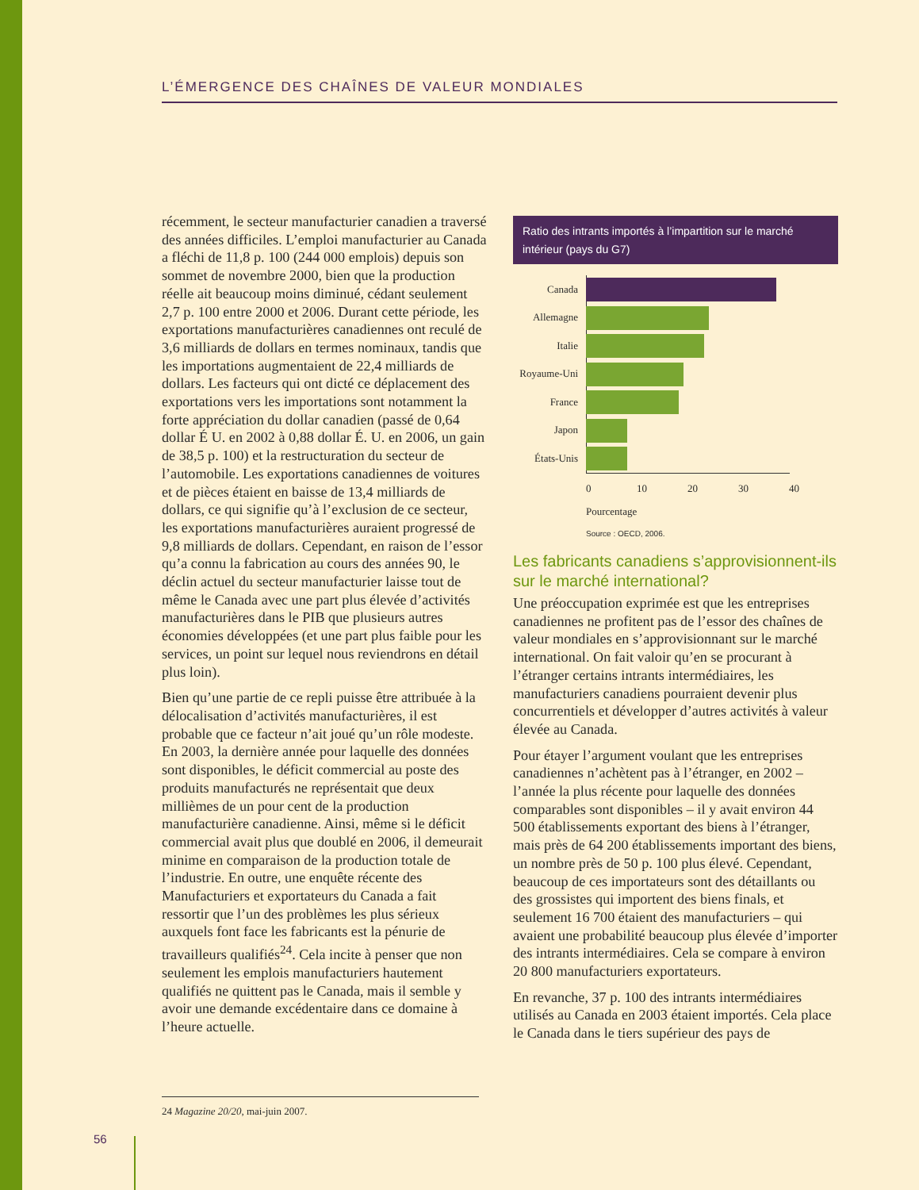L’ÉMERGENCE DES CHAÎNES DE VALEUR MONDIALES
récemment, le secteur manufacturier canadien a traversé des années difficiles. L’emploi manufacturier au Canada a fléchi de 11,8 p. 100 (244 000 emplois) depuis son sommet de novembre 2000, bien que la production réelle ait beaucoup moins diminué, cédant seulement 2,7 p. 100 entre 2000 et 2006. Durant cette période, les exportations manufacturières canadiennes ont reculé de 3,6 milliards de dollars en termes nominaux, tandis que les importations augmentaient de 22,4 milliards de dollars. Les facteurs qui ont dicté ce déplacement des exportations vers les importations sont notamment la forte appréciation du dollar canadien (passé de 0,64 dollar É U. en 2002 à 0,88 dollar É. U. en 2006, un gain de 38,5 p. 100) et la restructuration du secteur de l’automobile. Les exportations canadiennes de voitures et de pièces étaient en baisse de 13,4 milliards de dollars, ce qui signifie qu’à l’exclusion de ce secteur, les exportations manufacturières auraient progressé de 9,8 milliards de dollars. Cependant, en raison de l’essor qu’a connu la fabrication au cours des années 90, le déclin actuel du secteur manufacturier laisse tout de même le Canada avec une part plus élevée d’activités manufacturières dans le PIB que plusieurs autres économies développées (et une part plus faible pour les services, un point sur lequel nous reviendrons en détail plus loin).
Bien qu’une partie de ce repli puisse être attribuée à la délocalisation d’activités manufacturières, il est probable que ce facteur n’ait joué qu’un rôle modeste. En 2003, la dernière année pour laquelle des données sont disponibles, le déficit commercial au poste des produits manufacturés ne représentait que deux millièmes de un pour cent de la production manufacturière canadienne. Ainsi, même si le déficit commercial avait plus que doublé en 2006, il demeurait minime en comparaison de la production totale de l’industrie. En outre, une enquête récente des Manufacturiers et exportateurs du Canada a fait ressortir que l’un des problèmes les plus sérieux auxquels font face les fabricants est la pénurie de travailleurs qualifiés<sup>24</sup>. Cela incite à penser que non seulement les emplois manufacturiers hautement qualifiés ne quittent pas le Canada, mais il semble y avoir une demande excédentaire dans ce domaine à l’heure actuelle.
Ratio des intrants importés à l’impartition sur le marché intérieur (pays du G7)
Canada
Allemagne
Italie
Royaume-Uni
France
Japon
États-Unis
0 10 20 30 40
Pourcentage
Source : OECD, 2006.
Les fabricants canadiens s’approvisionnent-ils sur le marché international?
Une préoccupation exprimée est que les entreprises canadiennes ne profitent pas de l’essor des chaînes de valeur mondiales en s’approvisionnant sur le marché international. On fait valoir qu’en se procurant à l’étranger certains intrants intermédiaires, les manufacturiers canadiens pourraient devenir plus concurrentiels et développer d’autres activités à valeur élevée au Canada.
Pour étayer l’argument voulant que les entreprises canadiennes n’achètent pas à l’étranger, en 2002 – l’année la plus récente pour laquelle des données comparables sont disponibles – il y avait environ 44 500 établissements exportant des biens à l’étranger, mais près de 64 200 établissements important des biens, un nombre près de 50 p. 100 plus élevé. Cependant, beaucoup de ces importateurs sont des détaillants ou des grossistes qui importent des biens finals, et seulement 16 700 étaient des manufacturiers – qui avaient une probabilité beaucoup plus élevée d’importer des intrants intermédiaires. Cela se compare à environ 20 800 manufacturiers exportateurs.
En revanche, 37 p. 100 des intrants intermédiaires utilisés au Canada en 2003 étaient importés. Cela place le Canada dans le tiers supérieur des pays de
24 Magazine 20/20, mai-juin 2007.
56